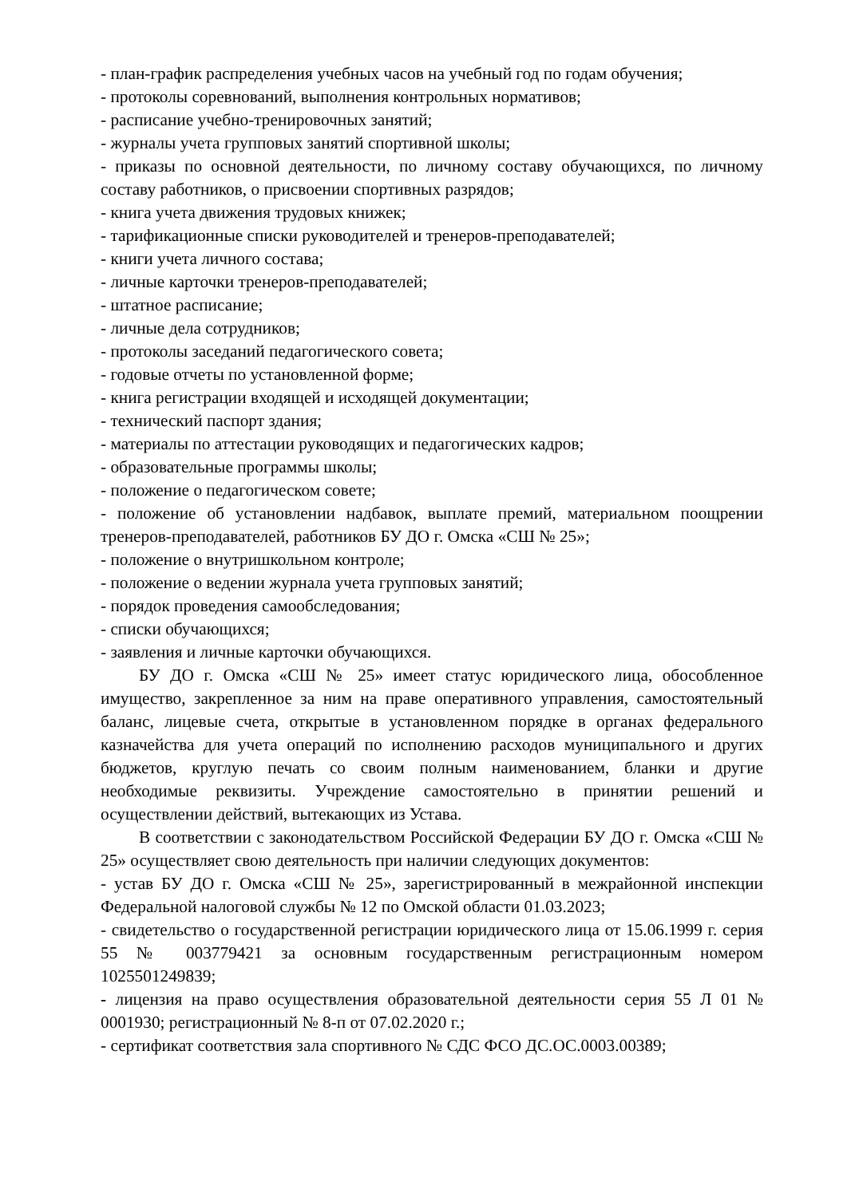- план-график распределения учебных часов на учебный год по годам обучения;
- протоколы соревнований, выполнения контрольных нормативов;
- расписание учебно-тренировочных занятий;
- журналы учета групповых занятий спортивной школы;
- приказы по основной деятельности, по личному составу обучающихся, по личному составу работников, о присвоении спортивных разрядов;
- книга учета движения трудовых книжек;
- тарификационные списки руководителей и тренеров-преподавателей;
- книги учета личного состава;
- личные карточки тренеров-преподавателей;
- штатное расписание;
- личные дела сотрудников;
- протоколы заседаний педагогического совета;
- годовые отчеты по установленной форме;
- книга регистрации входящей и исходящей документации;
- технический паспорт здания;
- материалы по аттестации руководящих и педагогических кадров;
- образовательные программы школы;
- положение о педагогическом совете;
- положение об установлении надбавок, выплате премий, материальном поощрении тренеров-преподавателей, работников БУ ДО г. Омска «СШ № 25»;
- положение о внутришкольном контроле;
- положение о ведении журнала учета групповых занятий;
- порядок проведения самообследования;
- списки обучающихся;
- заявления и личные карточки обучающихся.
БУ ДО г. Омска «СШ № 25» имеет статус юридического лица, обособленное имущество, закрепленное за ним на праве оперативного управления, самостоятельный баланс, лицевые счета, открытые в установленном порядке в органах федерального казначейства для учета операций по исполнению расходов муниципального и других бюджетов, круглую печать со своим полным наименованием, бланки и другие необходимые реквизиты. Учреждение самостоятельно в принятии решений и осуществлении действий, вытекающих из Устава.
В соответствии с законодательством Российской Федерации БУ ДО г. Омска «СШ № 25» осуществляет свою деятельность при наличии следующих документов:
- устав БУ ДО г. Омска «СШ № 25», зарегистрированный в межрайонной инспекции Федеральной налоговой службы № 12 по Омской области 01.03.2023;
- свидетельство о государственной регистрации юридического лица от 15.06.1999 г. серия 55 № 003779421 за основным государственным регистрационным номером 1025501249839;
- лицензия на право осуществления образовательной деятельности серия 55 Л 01 № 0001930; регистрационный № 8-п от 07.02.2020 г.;
- сертификат соответствия зала спортивного № СДС ФСО ДС.ОС.0003.00389;